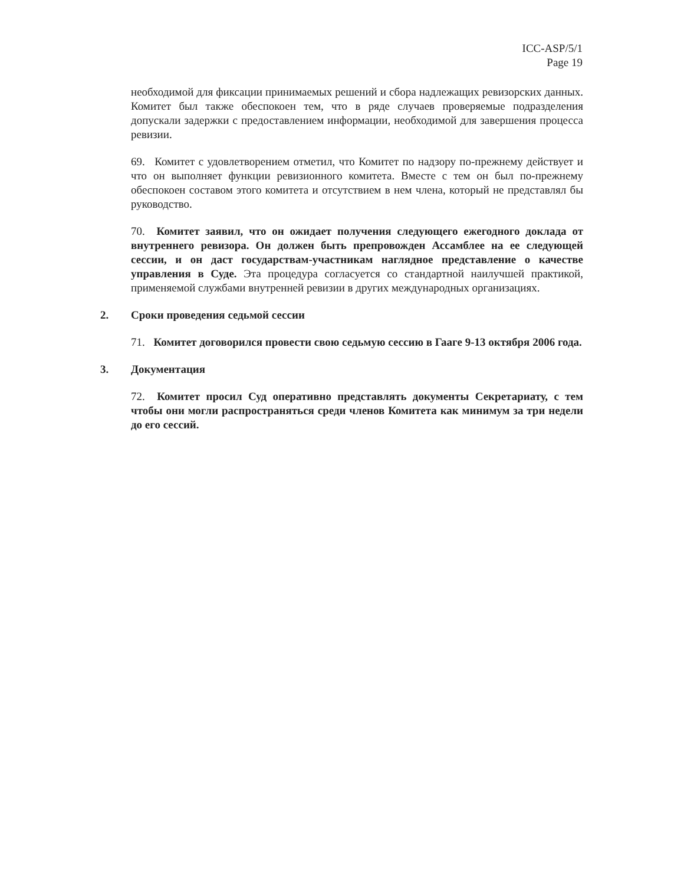ICC-ASP/5/1
Page 19
необходимой для фиксации принимаемых решений и сбора надлежащих ревизорских данных. Комитет был также обеспокоен тем, что в ряде случаев проверяемые подразделения допускали задержки с предоставлением информации, необходимой для завершения процесса ревизии.
69. Комитет с удовлетворением отметил, что Комитет по надзору по-прежнему действует и что он выполняет функции ревизионного комитета. Вместе с тем он был по-прежнему обеспокоен составом этого комитета и отсутствием в нем члена, который не представлял бы руководство.
70. Комитет заявил, что он ожидает получения следующего ежегодного доклада от внутреннего ревизора. Он должен быть препровожден Ассамблее на ее следующей сессии, и он даст государствам-участникам наглядное представление о качестве управления в Суде. Эта процедура согласуется со стандартной наилучшей практикой, применяемой службами внутренней ревизии в других международных организациях.
2. Сроки проведения седьмой сессии
71. Комитет договорился провести свою седьмую сессию в Гааге 9-13 октября 2006 года.
3. Документация
72. Комитет просил Суд оперативно представлять документы Секретариату, с тем чтобы они могли распространяться среди членов Комитета как минимум за три недели до его сессий.